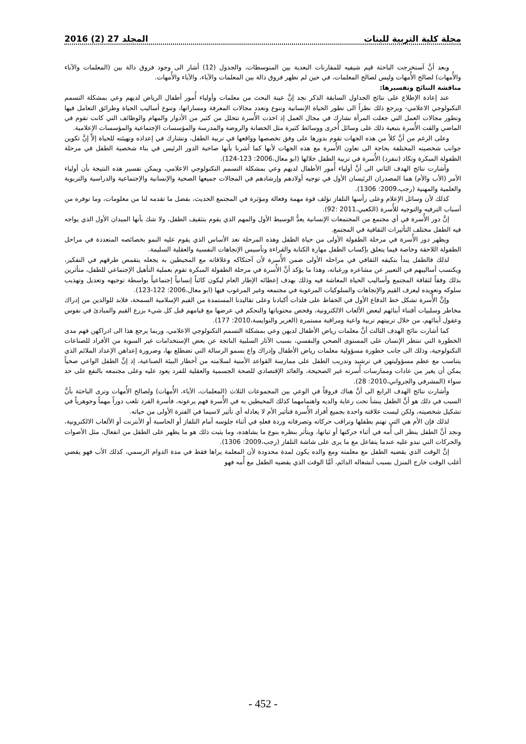مجلة كلية التربية للبنات المجلد 27 (2) 2016
وبعد أنَّ آستخرجت الباحثة قيم شيفيه للمقارنات البعدية بين المتوسطات، والجدول (12) أشار الى وجود فروق دالة بين (المعلمات والآباء والأُمهات) لصالح الأُمهات وليس لصالح المعلمات، في حين لم تظهر فروق دالة بين المعلمات والآباء، والآباء والأُمهات.
مناقشة النتائج وتفسيرها:
عند إعادة الإطلاع على نتائج الجداول السابقة الذكر نجد إنَّ عينة البحث من معلمات وأولياء أُمور أطفال الرياض لديهم وعي بمشكلة التسمم التكنولوجي الاعلامي- ويرجع ذلك نظراً الى تطور الحياة الإنسانية وتنوع وتعدد مجالات المعرفة ومساراتها، وتنوع أساليب الحياة وطرائق التعامل فيها وتطور مجالات العمل التي جعلت المرأة تشارك في مجال العمل إذ اخذت الأُسرة تتحلل من كثير من الأدوار والمهام والوظائف التي كانت تقوم في الماضي والقت الأُسرة بتبعية ذلك على وسائل أُخرى ووسائط كثيرة مثل الحضانة والروضة والمدرسة والمؤسسات الإجتماعية والمؤسسات الإعلامية.
وعلى الرغم من أنَّ كلاً من هذه الجهات تقوم بدورها على وفق تخصصها وواقعها في تربية الطفل، وتشارك في إعداده وتهيئته للحياة إلاَّ إنَّ تكوين جوانب شخصيته المختلفة بحاجة الى تعاون الأُسرة مع هذه الجهات لأنها كما أشرنا بأنها صاحبة الدور الرئيس في بناء شخصية الطفل في مرحلة الطفولة المبكرة وتكاد (تنفرد) الأُسرة في تربية الطفل خلالها (ابو معال،2006: 123-124).
وأشارت نتائج الهدف الثاني الى أنَّ أولياء أُمور الأطفال لديهم وعي بمشكلة التسمم التكنولوجي الاعلامي، ويمكن تفسير هذه النتيجة بأن أولياء الأمر (الأب والأم) هما المصدران الرئيسان الأول في توجيه أولادهم وإرشادهم في المجالات جميعها الصحية والإنسانية والإجتماعية والدراسية والتربوية والعلمية والمهنية (رجب،2009: 1306).
كذلك لأن وسائل الإعلام وعلى رأسها التلفاز تؤلف قوة مهمة وفعالة ومؤثرة في المجتمع الحديث، بفضل ما تقدمه لنا من معلومات، وما توفره من أسباب الترفيه والتوجيه للأُسرة (الكعبي،2011 :92).
إنَّ دور الأُسرة في أي مجتمع من المجتمعات الإنسانية يعدُّ الوسيط الأول والمهم الذي يقوم بتثقيف الطفل، ولا شك بأنها الميدان الأول الذي يواجه فيه الطفل مختلف التأثيرات الثقافية في المجتمع.
ويظهر دور الأُسرة في مرحلة الطفولة الأولى من حياة الطفل وهذه المرحلة تعد الأساس الذي يقوم عليه النمو بخصائصه المتعددة في مراحل الطفولة اللاحقة وخاصة فيما يتعلق بإكساب الطفل مهارة الكتابة والقراءة وتأسيس الإتجاهات النفسية والعقلية السليمة.
لذلك فالطفل يبدأ بتكيفه الثقافي في مراحله الأولى ضمن الأُسرة لأن آحتكاكه وعلاقاته مع المحيطين به يجعله يتقمص طرقهم في التفكير، ويكتسب أساليبهم في التعبير عن مشاعره ورغباته، وهذا ما يؤكد أنَّ الأُسرة في مرحلة الطفولة المبكرة تقوم بعملية التأهيل الإجتماعي للطفل، متأثرين بذلك وفقاً لثقافة المجتمع وأساليب الحياة المعاشة فيه وذلك بهدف إعطائه الإطار العام ليكون كائناً إنسانياً إجتماعياً بواسطة توجيهه وتعديل وتهذيب سلوكه وتعويده ليعرف القيم والإتجاهات والسلوكيات المرغوبة في مجتمعه وغير المرغوب فيها (ابو معال،2006: 122-123).
وإنَّ الأُسرة تشكل خط الدفاع الأول في الحفاظ على فلذات أكبادنا وعلى تقاليدنا المستمدة من القيم الإسلامية السمحة، فلابد للوالدين من إدراك مخاطر وسلبيات آقتناء أبنائهم لبعض الألعاب الالكترونية، وفحص محتوياتها والتحكم في عرضها مع قيامهم قبل كل شيء بزرع القيم والمبادئ في نفوس وعقول أبنائهم، من خلال تربيتهم تربية واعية ومراقبة مستمرة (الغرير والنوايسة،2010: 177).
كما أشارت نتائج الهدف الثالث أنَّ معلمات رياض الأطفال لديهن وعي بمشكلة التسمم التكنولوجي الاعلامي، وربما يرجع هذا الى ادراكهن فهم مدى الخطورة التي تنتظر الإنسان على المستوى الصحي والنفسي، بسبب الآثار السلبية الناتجة عن بعض الإستخدامات غير السوية من الأفراد للصناعات التكنولوجية، وذلك الى جانب خطورة مسؤولية معلمات رياض الأطفال وإدراك واع بسمو الرسالة التي تضطلع بها، وضرورة إعداهن الإعداد الملائم الذي يتناسب مع عظم مسؤوليتهن في ترشيد وتدريب الطفل على ممارسة القواعد الأمنية لسلامته من أخطار البيئة الصناعية، إذ إنَّ الطفل الواعي صحياً يمكن أن يغير من عادات وممارسات أُسرته غير الصحيحة، والعائد الإقتصادي للصحة الجسمية والعقلية للفرد يعود عليه وعلى مجتمعه بالنفع على حد سواء (المشرفي والجرواني،2010: 28).
وأشارت نتائج الهدف الرابع الى أنَّ هناك فروقاً في الوعي بين المجموعات الثلاث (المعلمات، الآباء، الأُمهات) ولصالح الأُمهات وترى الباحثة بأنَّ السبب في ذلك هو أنَّ الطفل ينشأ تحت رعاية والديه واهتمامهما كذلك المحيطين به في الأُسرة فهم يرعونه، فأسرة الفرد تلعب دوراً مهماً وجوهرياً في تشكيل شخصيته، ولكن ليست علاقته واحدة بجميع أفراد الأُسرة فتأثير الأم لا يعادله أي تأثير لاسيما في الفترة الأولى من حياته.
لذلك فإن الأم هي التي تهتم بطفلها وتراقب حركاته وتصرفاته وردة فعلهِ في أثناء جلوسه أمام التلفاز أو الحاسبة أو الأنترنت أو الألعاب الالكترونية، ونجد أنَّ الطفل ينظر الى أُمه في أثناء حركتها أو ثباتها، ويتأثر بنظره بنوع ما يشاهده، وما يثبت ذلك هو ما يظهر على الطفل من انفعال، مثل الأصوات والحركات التي تبدو عليه عندما يتفاعل مع ما يرى على شاشة التلفاز (رجب،2009: 1306).
إنَّ الوقت الذي يقضيه الطفل مع معلمته ومع والده يكون لمدة محدودة لأن المعلمة يراها فقط في مدة الدوام الرسمي، كذلك الأب فهو يقضي أغلب الوقت خارج المنزل بسبب آنشغاله الدائم، أمَّا الوقت الذي يقضيه الطفل مع أُمه فهو
- 452 -